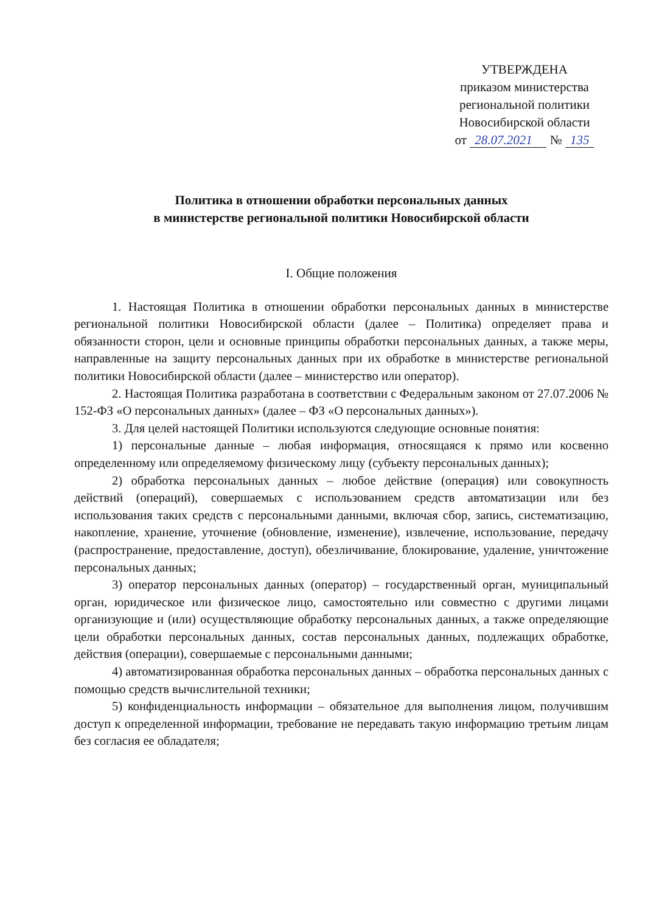УТВЕРЖДЕНА
приказом министерства
региональной политики
Новосибирской области
от 28.07.2021 № 135
Политика в отношении обработки персональных данных
в министерстве региональной политики Новосибирской области
I. Общие положения
1. Настоящая Политика в отношении обработки персональных данных в министерстве региональной политики Новосибирской области (далее – Политика) определяет права и обязанности сторон, цели и основные принципы обработки персональных данных, а также меры, направленные на защиту персональных данных при их обработке в министерстве региональной политики Новосибирской области (далее – министерство или оператор).
2. Настоящая Политика разработана в соответствии с Федеральным законом от 27.07.2006 № 152-ФЗ «О персональных данных» (далее – ФЗ «О персональных данных»).
3. Для целей настоящей Политики используются следующие основные понятия:
1) персональные данные – любая информация, относящаяся к прямо или косвенно определенному или определяемому физическому лицу (субъекту персональных данных);
2) обработка персональных данных – любое действие (операция) или совокупность действий (операций), совершаемых с использованием средств автоматизации или без использования таких средств с персональными данными, включая сбор, запись, систематизацию, накопление, хранение, уточнение (обновление, изменение), извлечение, использование, передачу (распространение, предоставление, доступ), обезличивание, блокирование, удаление, уничтожение персональных данных;
3) оператор персональных данных (оператор) – государственный орган, муниципальный орган, юридическое или физическое лицо, самостоятельно или совместно с другими лицами организующие и (или) осуществляющие обработку персональных данных, а также определяющие цели обработки персональных данных, состав персональных данных, подлежащих обработке, действия (операции), совершаемые с персональными данными;
4) автоматизированная обработка персональных данных – обработка персональных данных с помощью средств вычислительной техники;
5) конфиденциальность информации – обязательное для выполнения лицом, получившим доступ к определенной информации, требование не передавать такую информацию третьим лицам без согласия ее обладателя;